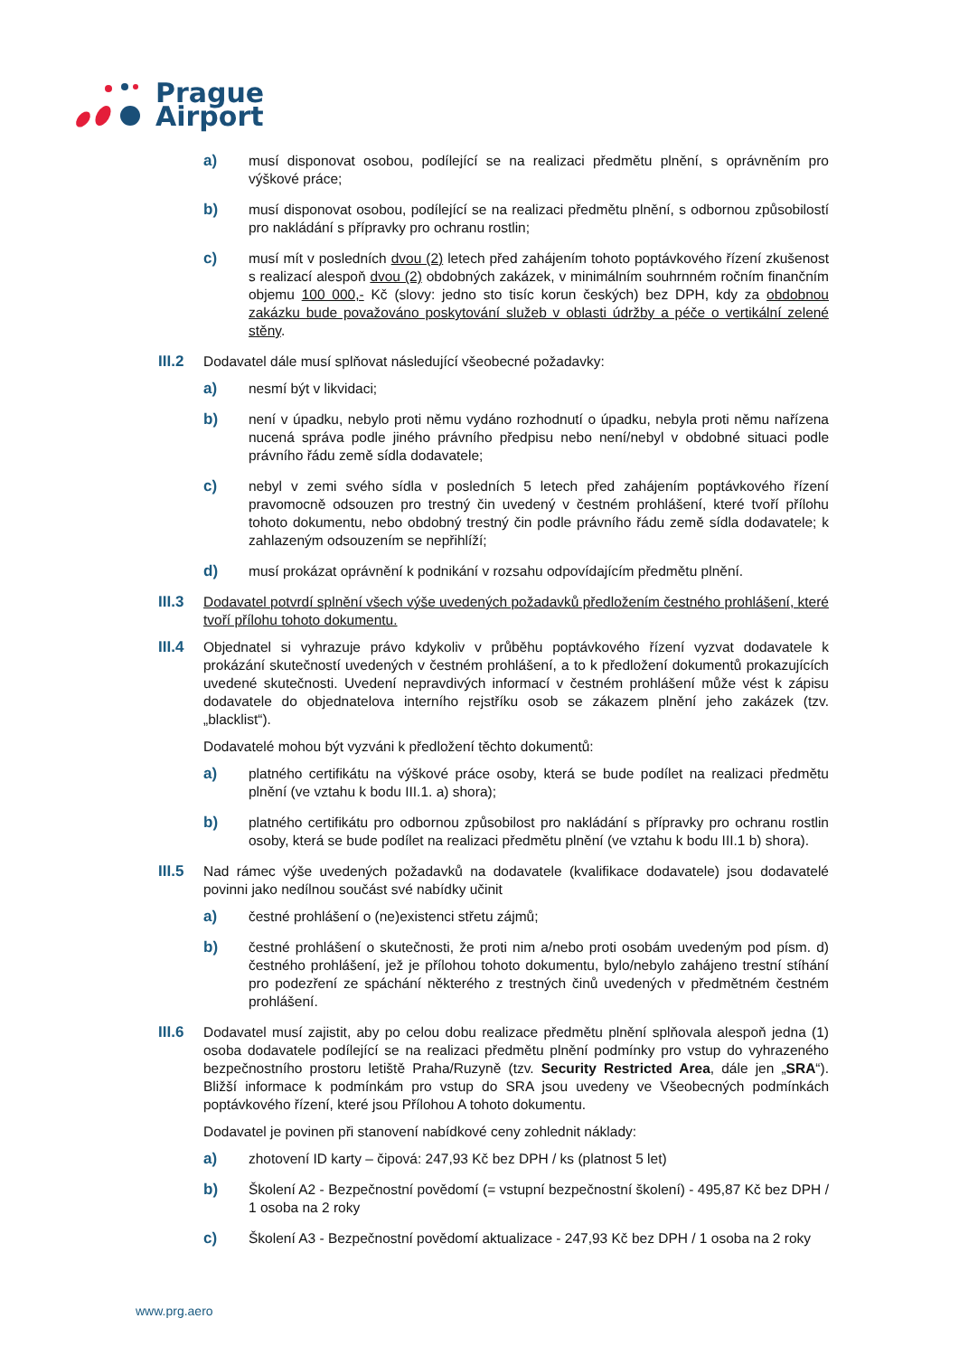Prague
Airport
a) musí disponovat osobou, podílející se na realizaci předmětu plnění, s oprávněním pro výškové práce;
b) musí disponovat osobou, podílející se na realizaci předmětu plnění, s odbornou způsobilostí pro nakládání s přípravky pro ochranu rostlin;
c) musí mít v posledních dvou (2) letech před zahájením tohoto poptávkového řízení zkušenost s realizací alespoň dvou (2) obdobných zakázek, v minimálním souhrnném ročním finančním objemu 100 000,- Kč (slovy: jedno sto tisíc korun českých) bez DPH, kdy za obdobnou zakázku bude považováno poskytování služeb v oblasti údržby a péče o vertikální zelené stěny.
III.2
Dodavatel dále musí splňovat následující všeobecné požadavky:
a) nesmí být v likvidaci;
b) není v úpadku, nebylo proti němu vydáno rozhodnutí o úpadku, nebyla proti němu nařízena nucená správa podle jiného právního předpisu nebo není/nebyl v obdobné situaci podle právního řádu země sídla dodavatele;
c) nebyl v zemi svého sídla v posledních 5 letech před zahájením poptávkového řízení pravomocně odsouzen pro trestný čin uvedený v čestném prohlášení, které tvoří přílohu tohoto dokumentu, nebo obdobný trestný čin podle právního řádu země sídla dodavatele; k zahlazeným odsouzením se nepřihlíží;
d) musí prokázat oprávnění k podnikání v rozsahu odpovídajícím předmětu plnění.
III.3
Dodavatel potvrdí splnění všech výše uvedených požadavků předložením čestného prohlášení, které tvoří přílohu tohoto dokumentu.
III.4
Objednatel si vyhrazuje právo kdykoliv v průběhu poptávkového řízení vyzvat dodavatele k prokázání skutečností uvedených v čestném prohlášení, a to k předložení dokumentů prokazujících uvedené skutečnosti. Uvedení nepravdivých informací v čestném prohlášení může vést k zápisu dodavatele do objednatelova interního rejstříku osob se zákazem plnění jeho zakázek (tzv. „blacklist“).
Dodavatelé mohou být vyzváni k předložení těchto dokumentů:
a) platného certifikátu na výškové práce osoby, která se bude podílet na realizaci předmětu plnění (ve vztahu k bodu III.1. a) shora);
b) platného certifikátu pro odbornou způsobilost pro nakládání s přípravky pro ochranu rostlin osoby, která se bude podílet na realizaci předmětu plnění (ve vztahu k bodu III.1 b) shora).
III.5
Nad rámec výše uvedených požadavků na dodavatele (kvalifikace dodavatele) jsou dodavatelé povinni jako nedílnou součást své nabídky učinit
a) čestné prohlášení o (ne)existenci střetu zájmů;
b) čestné prohlášení o skutečnosti, že proti nim a/nebo proti osobám uvedeným pod písm. d) čestného prohlášení, jež je přílohou tohoto dokumentu, bylo/nebylo zahájeno trestní stíhání pro podezření ze spáchání některého z trestných činů uvedených v předmětném čestném prohlášení.
III.6
Dodavatel musí zajistit, aby po celou dobu realizace předmětu plnění splňovala alespoň jedna (1) osoba dodavatele podílející se na realizaci předmětu plnění podmínky pro vstup do vyhrazeného bezpečnostního prostoru letiště Praha/Ruzyně (tzv. Security Restricted Area, dále jen „SRA“). Bližší informace k podmínkám pro vstup do SRA jsou uvedeny ve Všeobecných podmínkách poptávkového řízení, které jsou Přílohou A tohoto dokumentu.
Dodavatel je povinen při stanovení nabídkové ceny zohlednit náklady:
a) zhotovení ID karty – čipová: 247,93 Kč bez DPH / ks (platnost 5 let)
b) Školení A2 - Bezpečnostní povědomí (= vstupní bezpečnostní školení) - 495,87 Kč bez DPH / 1 osoba na 2 roky
c) Školení A3 - Bezpečnostní povědomí aktualizace - 247,93 Kč bez DPH / 1 osoba na 2 roky
www.prg.aero